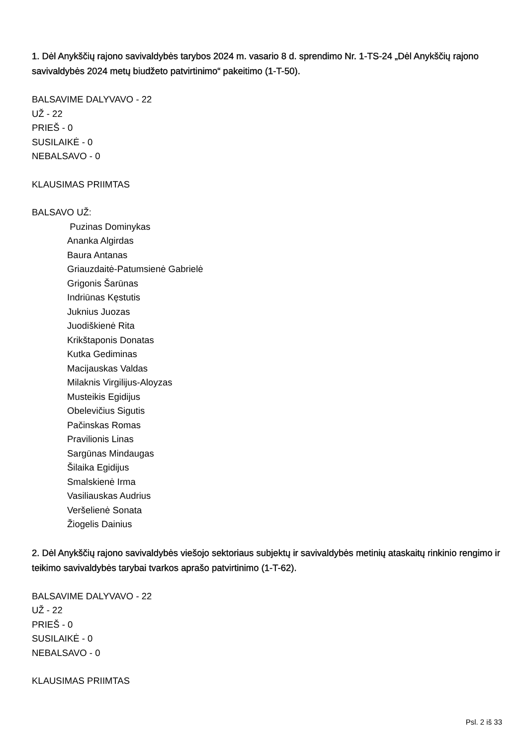1. Dėl Anykščių rajono savivaldybės tarybos 2024 m. vasario 8 d. sprendimo Nr. 1-TS-24 „Dėl Anykščių rajono savivaldybės 2024 metų biudžeto patvirtinimo“ pakeitimo (1-T-50).
BALSAVIME DALYVAVO - 22
UŽ - 22
PRIEŠ - 0
SUSILAIKĖ - 0
NEBALSAVO - 0
KLAUSIMAS PRIIMTAS
BALSAVO UŽ:
Puzinas Dominykas
Ananka Algirdas
Baura Antanas
Griauzdaitė-Patumsienė Gabrielė
Grigonis Šarūnas
Indriūnas Kęstutis
Juknius Juozas
Juodiškienė Rita
Krikštaponis Donatas
Kutka Gediminas
Macijauskas Valdas
Milaknis Virgilijus-Aloyzas
Musteikis Egidijus
Obelevičius Sigutis
Pačinskas Romas
Pravilionis Linas
Sargūnas Mindaugas
Šilaika Egidijus
Smalskienė Irma
Vasiliauskas Audrius
Veršelienė Sonata
Žiogelis Dainius
2. Dėl Anykščių rajono savivaldybės viešojo sektoriaus subjektų ir savivaldybės metinių ataskaitų rinkinio rengimo ir teikimo savivaldybės tarybai tvarkos aprašo patvirtinimo (1-T-62).
BALSAVIME DALYVAVO - 22
UŽ - 22
PRIEŠ - 0
SUSILAIKĖ - 0
NEBALSAVO - 0
KLAUSIMAS PRIIMTAS
Psl. 2 iš 33